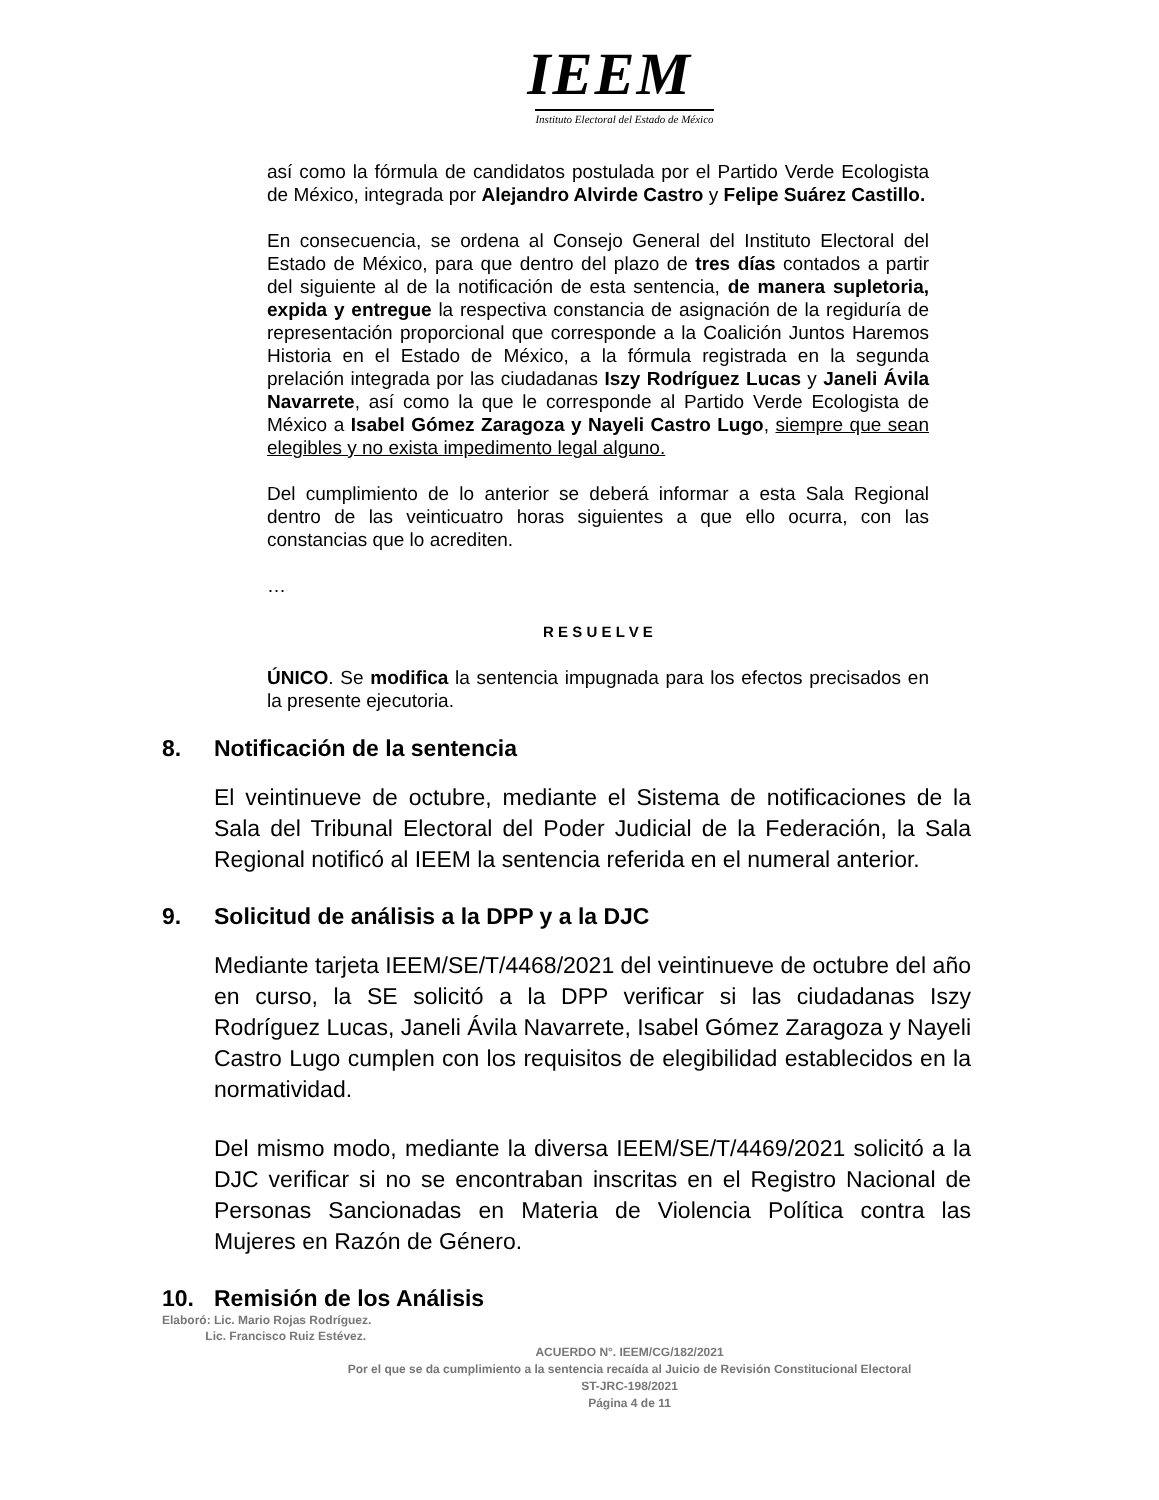IEEM
Instituto Electoral del Estado de México
así como la fórmula de candidatos postulada por el Partido Verde Ecologista de México, integrada por Alejandro Alvirde Castro y Felipe Suárez Castillo.
En consecuencia, se ordena al Consejo General del Instituto Electoral del Estado de México, para que dentro del plazo de tres días contados a partir del siguiente al de la notificación de esta sentencia, de manera supletoria, expida y entregue la respectiva constancia de asignación de la regiduría de representación proporcional que corresponde a la Coalición Juntos Haremos Historia en el Estado de México, a la fórmula registrada en la segunda prelación integrada por las ciudadanas Iszy Rodríguez Lucas y Janeli Ávila Navarrete, así como la que le corresponde al Partido Verde Ecologista de México a Isabel Gómez Zaragoza y Nayeli Castro Lugo, siempre que sean elegibles y no exista impedimento legal alguno.
Del cumplimiento de lo anterior se deberá informar a esta Sala Regional dentro de las veinticuatro horas siguientes a que ello ocurra, con las constancias que lo acrediten.
…
R E S U E L V E
ÚNICO. Se modifica la sentencia impugnada para los efectos precisados en la presente ejecutoria.
8. Notificación de la sentencia
El veintinueve de octubre, mediante el Sistema de notificaciones de la Sala del Tribunal Electoral del Poder Judicial de la Federación, la Sala Regional notificó al IEEM la sentencia referida en el numeral anterior.
9. Solicitud de análisis a la DPP y a la DJC
Mediante tarjeta IEEM/SE/T/4468/2021 del veintinueve de octubre del año en curso, la SE solicitó a la DPP verificar si las ciudadanas Iszy Rodríguez Lucas, Janeli Ávila Navarrete, Isabel Gómez Zaragoza y Nayeli Castro Lugo cumplen con los requisitos de elegibilidad establecidos en la normatividad.
Del mismo modo, mediante la diversa IEEM/SE/T/4469/2021 solicitó a la DJC verificar si no se encontraban inscritas en el Registro Nacional de Personas Sancionadas en Materia de Violencia Política contra las Mujeres en Razón de Género.
10. Remisión de los Análisis
Elaboró: Lic. Mario Rojas Rodríguez.
Lic. Francisco Ruiz Estévez.
ACUERDO N°. IEEM/CG/182/2021
Por el que se da cumplimiento a la sentencia recaída al Juicio de Revisión Constitucional Electoral
ST-JRC-198/2021
Página 4 de 11